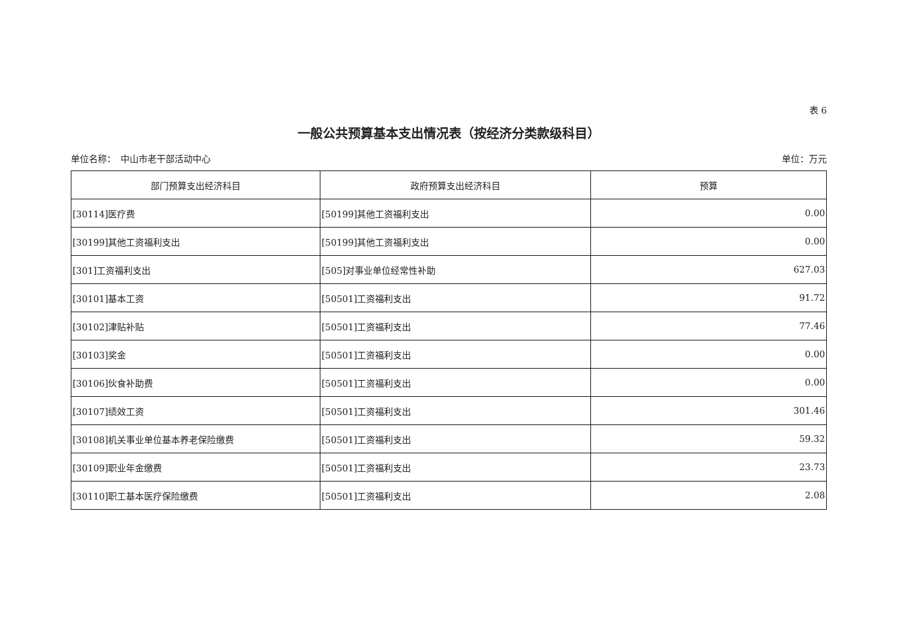表 6
一般公共预算基本支出情况表（按经济分类款级科目）
单位名称：　中山市老干部活动中心 单位：万元
| 部门预算支出经济科目 | 政府预算支出经济科目 | 预算 |
| --- | --- | --- |
| [30114]医疗费 | [50199]其他工资福利支出 | 0.00 |
| [30199]其他工资福利支出 | [50199]其他工资福利支出 | 0.00 |
| [301]工资福利支出 | [505]对事业单位经常性补助 | 627.03 |
| [30101]基本工资 | [50501]工资福利支出 | 91.72 |
| [30102]津贴补贴 | [50501]工资福利支出 | 77.46 |
| [30103]奖金 | [50501]工资福利支出 | 0.00 |
| [30106]伙食补助费 | [50501]工资福利支出 | 0.00 |
| [30107]绩效工资 | [50501]工资福利支出 | 301.46 |
| [30108]机关事业单位基本养老保险缴费 | [50501]工资福利支出 | 59.32 |
| [30109]职业年金缴费 | [50501]工资福利支出 | 23.73 |
| [30110]职工基本医疗保险缴费 | [50501]工资福利支出 | 2.08 |